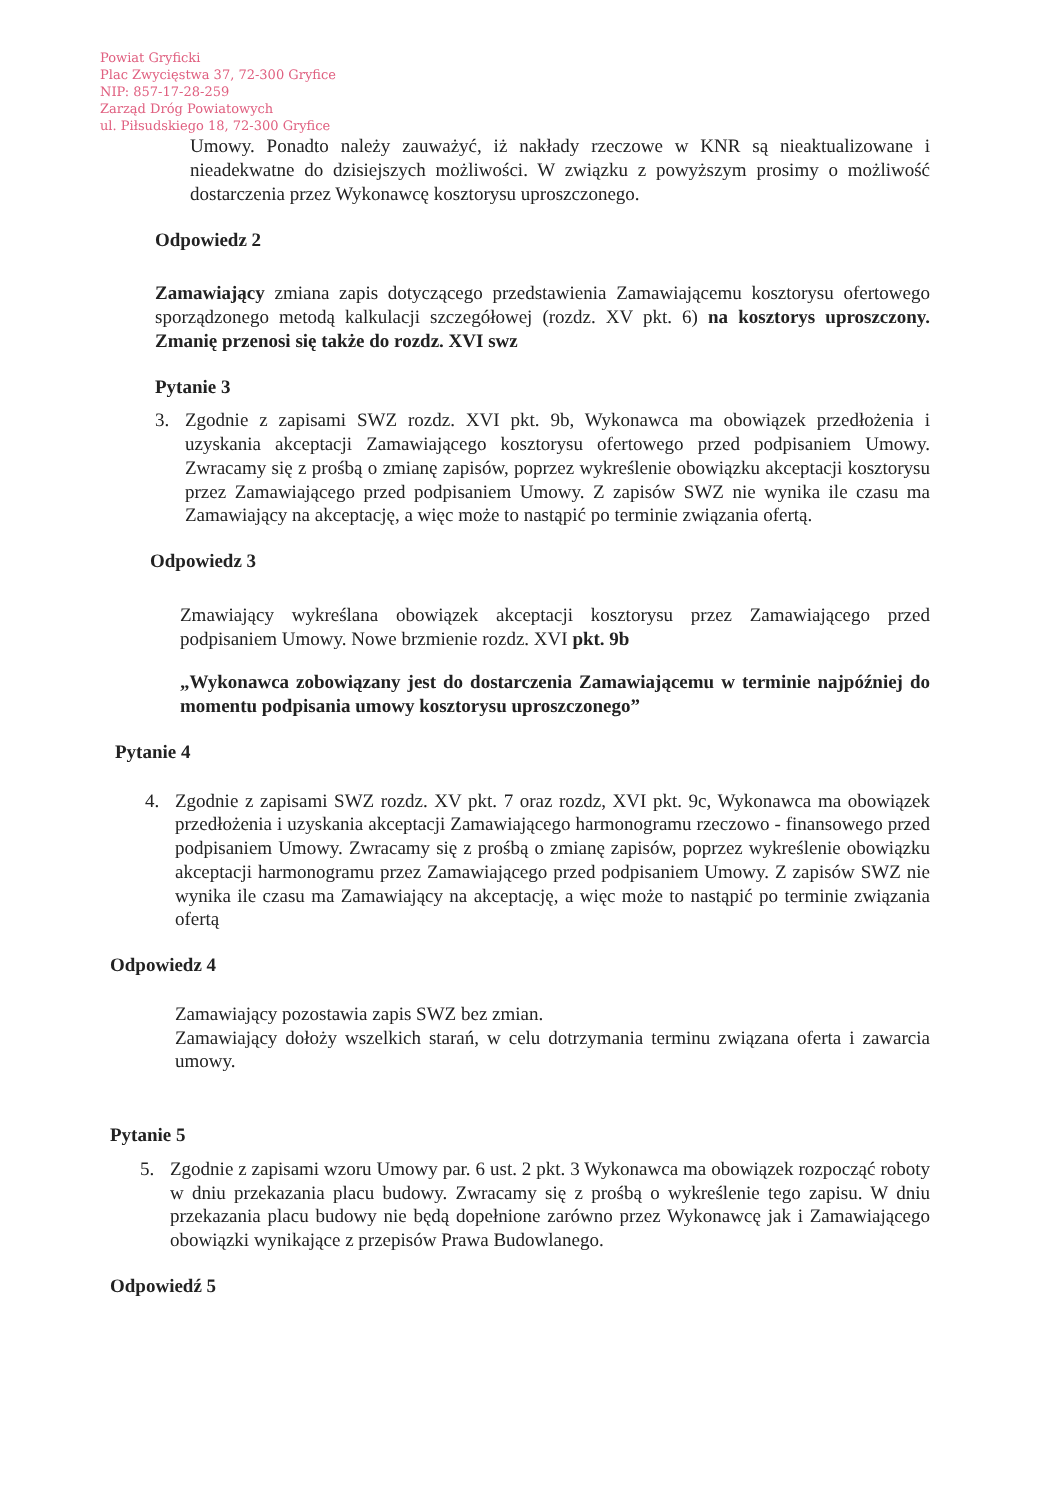Powiat Gryficki
Plac Zwycięstwa 37, 72-300 Gryfice
NIP: 857-17-28-259
Zarząd Dróg Powiatowych
ul. Piłsudskiego 18, 72-300 Gryfice
Umowy. Ponadto należy zauważyć, iż nakłady rzeczowe w KNR są nieaktualizowane i nieadekwatne do dzisiejszych możliwości. W związku z powyższym prosimy o możliwość dostarczenia przez Wykonawcę kosztorysu uproszczonego.
Odpowiedz 2
Zamawiający zmiana zapis dotyczącego przedstawienia Zamawiającemu kosztorysu ofertowego sporządzonego metodą kalkulacji szczegółowej (rozdz. XV pkt. 6) na kosztorys uproszczony. Zmanię przenosi się także do rozdz. XVI swz
Pytanie 3
3. Zgodnie z zapisami SWZ rozdz. XVI pkt. 9b, Wykonawca ma obowiązek przedłożenia i uzyskania akceptacji Zamawiającego kosztorysu ofertowego przed podpisaniem Umowy. Zwracamy się z prośbą o zmianę zapisów, poprzez wykreślenie obowiązku akceptacji kosztorysu przez Zamawiającego przed podpisaniem Umowy. Z zapisów SWZ nie wynika ile czasu ma Zamawiający na akceptację, a więc może to nastąpić po terminie związania ofertą.
Odpowiedz 3
Zmawiający wykreślana obowiązek akceptacji kosztorysu przez Zamawiającego przed podpisaniem Umowy. Nowe brzmienie rozdz. XVI pkt. 9b
„Wykonawca zobowiązany jest do dostarczenia Zamawiającemu w terminie najpóźniej do momentu podpisania umowy kosztorysu uproszczonego”
Pytanie 4
4. Zgodnie z zapisami SWZ rozdz. XV pkt. 7 oraz rozdz, XVI pkt. 9c, Wykonawca ma obowiązek przedłożenia i uzyskania akceptacji Zamawiającego harmonogramu rzeczowo - finansowego przed podpisaniem Umowy. Zwracamy się z prośbą o zmianę zapisów, poprzez wykreślenie obowiązku akceptacji harmonogramu przez Zamawiającego przed podpisaniem Umowy. Z zapisów SWZ nie wynika ile czasu ma Zamawiający na akceptację, a więc może to nastąpić po terminie związania ofertą
Odpowiedz 4
Zamawiający pozostawia zapis SWZ bez zmian.
Zamawiający dołoży wszelkich starań, w celu dotrzymania terminu związana oferta i zawarcia umowy.
Pytanie 5
5. Zgodnie z zapisami wzoru Umowy par. 6 ust. 2 pkt. 3 Wykonawca ma obowiązek rozpocząć roboty w dniu przekazania placu budowy. Zwracamy się z prośbą o wykreślenie tego zapisu. W dniu przekazania placu budowy nie będą dopełnione zarówno przez Wykonawcę jak i Zamawiającego obowiązki wynikające z przepisów Prawa Budowlanego.
Odpowiedź 5